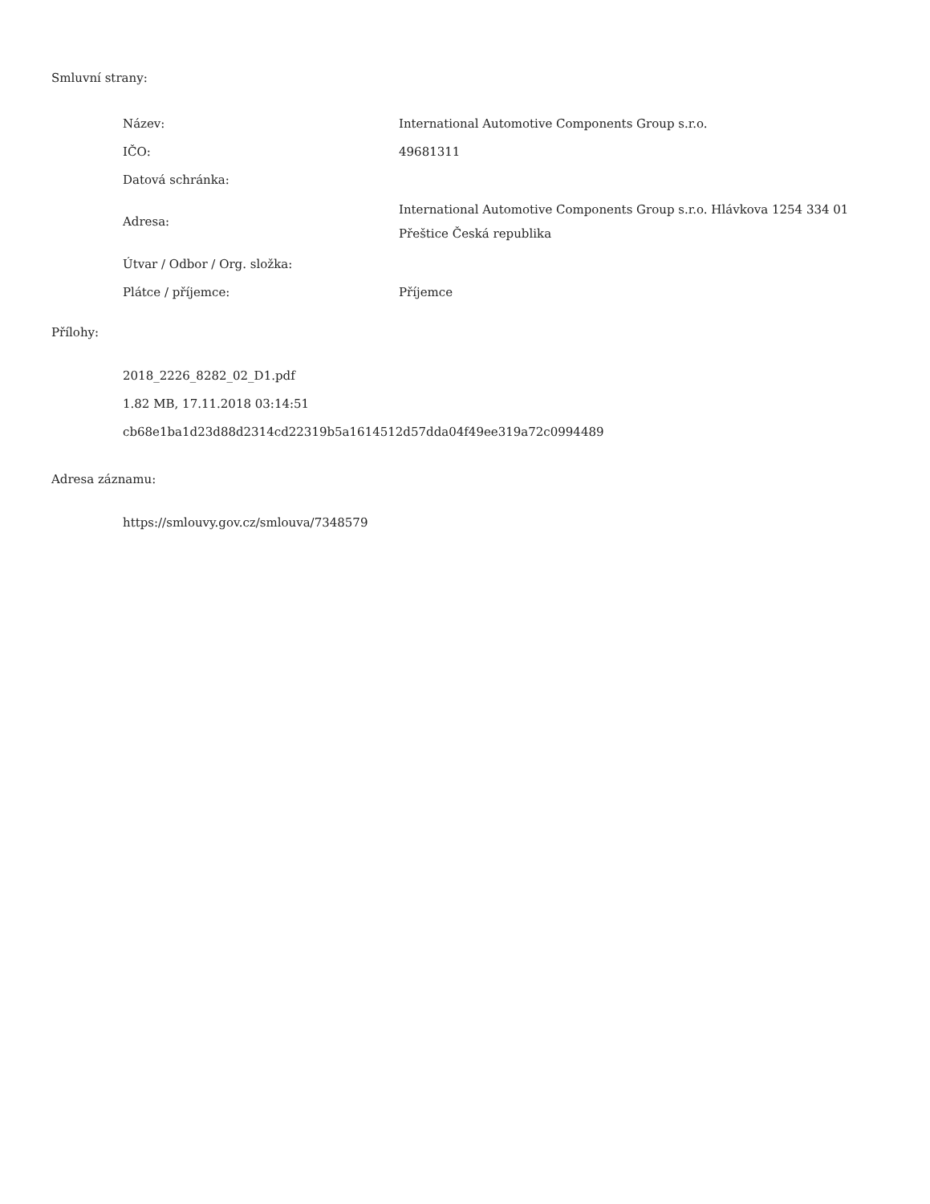Smluvní strany:
| Název: | International Automotive Components Group s.r.o. |
| IČO: | 49681311 |
| Datová schránka: | |
| Adresa: | International Automotive Components Group s.r.o. Hlávkova 1254 334 01 Přeštice Česká republika |
| Útvar / Odbor / Org. složka: | |
| Plátce / příjemce: | Příjemce |
Přílohy:
2018_2226_8282_02_D1.pdf
1.82 MB, 17.11.2018 03:14:51
cb68e1ba1d23d88d2314cd22319b5a1614512d57dda04f49ee319a72c0994489
Adresa záznamu:
https://smlouvy.gov.cz/smlouva/7348579